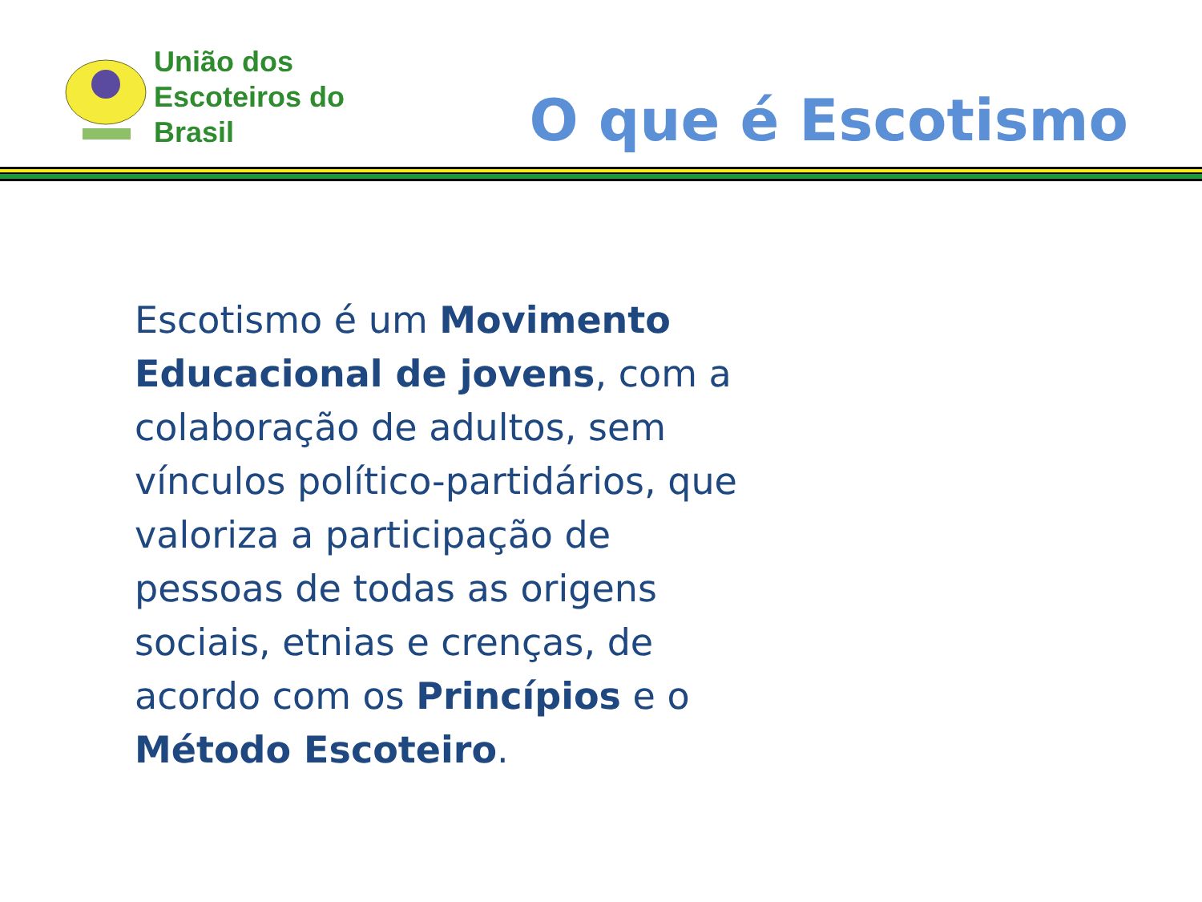União dos
Escoteiros do
Brasil
O que é Escotismo
Escotismo é um Movimento Educacional de jovens, com a colaboração de adultos, sem vínculos político-partidários, que valoriza a participação de pessoas de todas as origens sociais, etnias e crenças, de acordo com os Princípios e o Método Escoteiro.